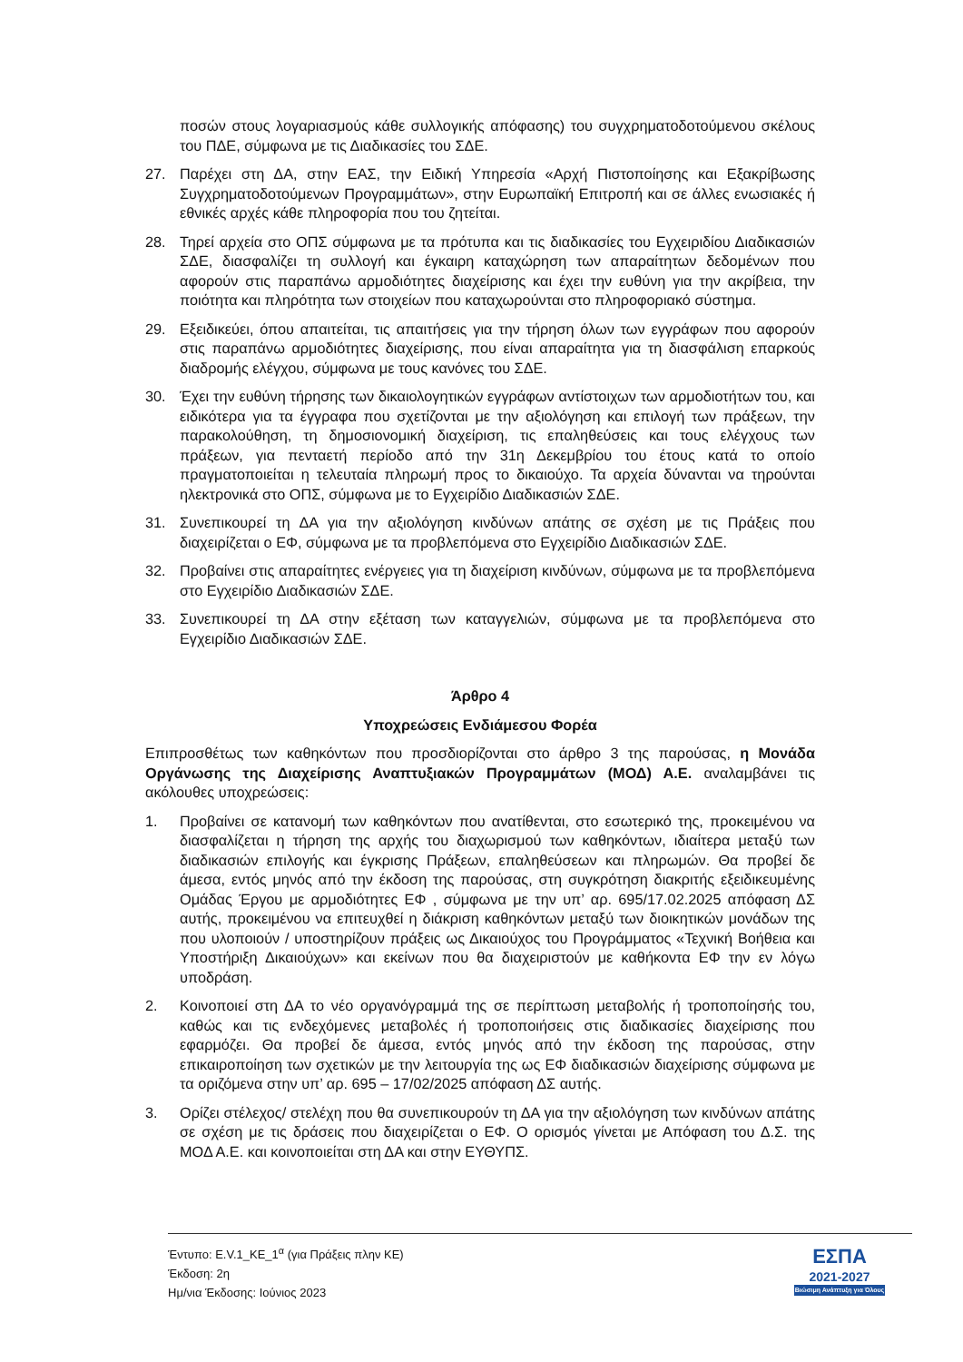ποσών στους λογαριασμούς κάθε συλλογικής απόφασης) του συγχρηματοδοτούμενου σκέλους του ΠΔΕ, σύμφωνα με τις Διαδικασίες του ΣΔΕ.
27. Παρέχει στη ΔΑ, στην ΕΑΣ, την Ειδική Υπηρεσία «Αρχή Πιστοποίησης και Εξακρίβωσης Συγχρηματοδοτούμενων Προγραμμάτων», στην Ευρωπαϊκή Επιτροπή και σε άλλες ενωσιακές ή εθνικές αρχές κάθε πληροφορία που του ζητείται.
28. Τηρεί αρχεία στο ΟΠΣ σύμφωνα με τα πρότυπα και τις διαδικασίες του Εγχειριδίου Διαδικασιών ΣΔΕ, διασφαλίζει τη συλλογή και έγκαιρη καταχώρηση των απαραίτητων δεδομένων που αφορούν στις παραπάνω αρμοδιότητες διαχείρισης και έχει την ευθύνη για την ακρίβεια, την ποιότητα και πληρότητα των στοιχείων που καταχωρούνται στο πληροφοριακό σύστημα.
29. Εξειδικεύει, όπου απαιτείται, τις απαιτήσεις για την τήρηση όλων των εγγράφων που αφορούν στις παραπάνω αρμοδιότητες διαχείρισης, που είναι απαραίτητα για τη διασφάλιση επαρκούς διαδρομής ελέγχου, σύμφωνα με τους κανόνες του ΣΔΕ.
30. Έχει την ευθύνη τήρησης των δικαιολογητικών εγγράφων αντίστοιχων των αρμοδιοτήτων του, και ειδικότερα για τα έγγραφα που σχετίζονται με την αξιολόγηση και επιλογή των πράξεων, την παρακολούθηση, τη δημοσιονομική διαχείριση, τις επαληθεύσεις και τους ελέγχους των πράξεων, για πενταετή περίοδο από την 31η Δεκεμβρίου του έτους κατά το οποίο πραγματοποιείται η τελευταία πληρωμή προς το δικαιούχο. Τα αρχεία δύνανται να τηρούνται ηλεκτρονικά στο ΟΠΣ, σύμφωνα με το Εγχειρίδιο Διαδικασιών ΣΔΕ.
31. Συνεπικουρεί τη ΔΑ για την αξιολόγηση κινδύνων απάτης σε σχέση με τις Πράξεις που διαχειρίζεται ο ΕΦ, σύμφωνα με τα προβλεπόμενα στο Εγχειρίδιο Διαδικασιών ΣΔΕ.
32. Προβαίνει στις απαραίτητες ενέργειες για τη διαχείριση κινδύνων, σύμφωνα με τα προβλεπόμενα στο Εγχειρίδιο Διαδικασιών ΣΔΕ.
33. Συνεπικουρεί τη ΔΑ στην εξέταση των καταγγελιών, σύμφωνα με τα προβλεπόμενα στο Εγχειρίδιο Διαδικασιών ΣΔΕ.
Άρθρο 4
Υποχρεώσεις Ενδιάμεσου Φορέα
Επιπροσθέτως των καθηκόντων που προσδιορίζονται στο άρθρο 3 της παρούσας, η Μονάδα Οργάνωσης της Διαχείρισης Αναπτυξιακών Προγραμμάτων (ΜΟΔ) Α.Ε. αναλαμβάνει τις ακόλουθες υποχρεώσεις:
1. Προβαίνει σε κατανομή των καθηκόντων που ανατίθενται, στο εσωτερικό της, προκειμένου να διασφαλίζεται η τήρηση της αρχής του διαχωρισμού των καθηκόντων, ιδιαίτερα μεταξύ των διαδικασιών επιλογής και έγκρισης Πράξεων, επαληθεύσεων και πληρωμών. Θα προβεί δε άμεσα, εντός μηνός από την έκδοση της παρούσας, στη συγκρότηση διακριτής εξειδικευμένης Ομάδας Έργου με αρμοδιότητες ΕΦ , σύμφωνα με την υπ’ αρ. 695/17.02.2025 απόφαση ΔΣ αυτής, προκειμένου να επιτευχθεί η διάκριση καθηκόντων μεταξύ των διοικητικών μονάδων της που υλοποιούν / υποστηρίζουν πράξεις ως Δικαιούχος του Προγράμματος «Τεχνική Βοήθεια και Υποστήριξη Δικαιούχων» και εκείνων που θα διαχειριστούν με καθήκοντα ΕΦ την εν λόγω υποδράση.
2. Κοινοποιεί στη ΔΑ το νέο οργανόγραμμά της σε περίπτωση μεταβολής ή τροποποίησής του, καθώς και τις ενδεχόμενες μεταβολές ή τροποποιήσεις στις διαδικασίες διαχείρισης που εφαρμόζει. Θα προβεί δε άμεσα, εντός μηνός από την έκδοση της παρούσας, στην επικαιροποίηση των σχετικών με την λειτουργία της ως ΕΦ διαδικασιών διαχείρισης σύμφωνα με τα οριζόμενα στην υπ’ αρ. 695 – 17/02/2025 απόφαση ΔΣ αυτής.
3. Ορίζει στέλεχος/ στελέχη που θα συνεπικουρούν τη ΔΑ για την αξιολόγηση των κινδύνων απάτης σε σχέση με τις δράσεις που διαχειρίζεται ο ΕΦ. Ο ορισμός γίνεται με Απόφαση του Δ.Σ. της ΜΟΔ Α.Ε. και κοινοποιείται στη ΔΑ και στην ΕΥΘΥΠΣ.
Έντυπο: Ε.V.1_ΚΕ_1<sup>α</sup> (για Πράξεις πλην ΚΕ)
Έκδοση: 2η
Ημ/νια Έκδοσης: Ιούνιος 2023
ΕΣΠΑ
2021-2027
Βιώσιμη Ανάπτυξη για Όλους